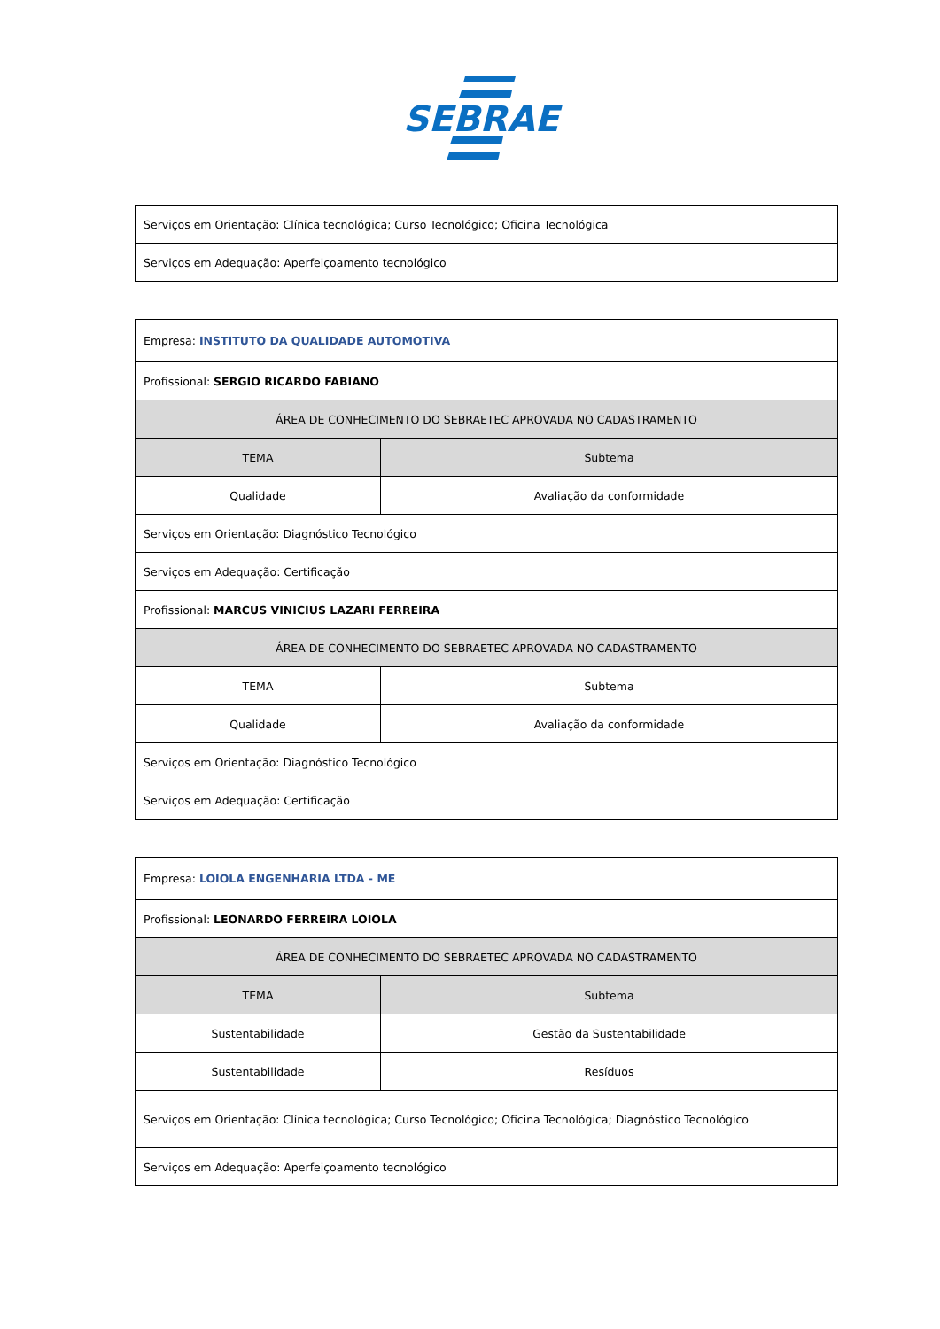SEBRAE
| Serviços em Orientação: Clínica tecnológica; Curso Tecnológico; Oficina Tecnológica |
| Serviços em Adequação: Aperfeiçoamento tecnológico |
| Empresa: INSTITUTO DA QUALIDADE AUTOMOTIVA | |
| Profissional: SERGIO RICARDO FABIANO | |
| ÁREA DE CONHECIMENTO DO SEBRAETEC APROVADA NO CADASTRAMENTO | |
| TEMA | Subtema |
| Qualidade | Avaliação da conformidade |
| Serviços em Orientação: Diagnóstico Tecnológico | |
| Serviços em Adequação: Certificação | |
| Profissional: MARCUS VINICIUS LAZARI FERREIRA | |
| ÁREA DE CONHECIMENTO DO SEBRAETEC APROVADA NO CADASTRAMENTO | |
| TEMA | Subtema |
| Qualidade | Avaliação da conformidade |
| Serviços em Orientação: Diagnóstico Tecnológico | |
| Serviços em Adequação: Certificação | |
| Empresa: LOIOLA ENGENHARIA LTDA - ME | |
| Profissional: LEONARDO FERREIRA LOIOLA | |
| ÁREA DE CONHECIMENTO DO SEBRAETEC APROVADA NO CADASTRAMENTO | |
| TEMA | Subtema |
| Sustentabilidade | Gestão da Sustentabilidade |
| Sustentabilidade | Resíduos |
| Serviços em Orientação: Clínica tecnológica; Curso Tecnológico; Oficina Tecnológica; Diagnóstico Tecnológico | |
| Serviços em Adequação: Aperfeiçoamento tecnológico | |